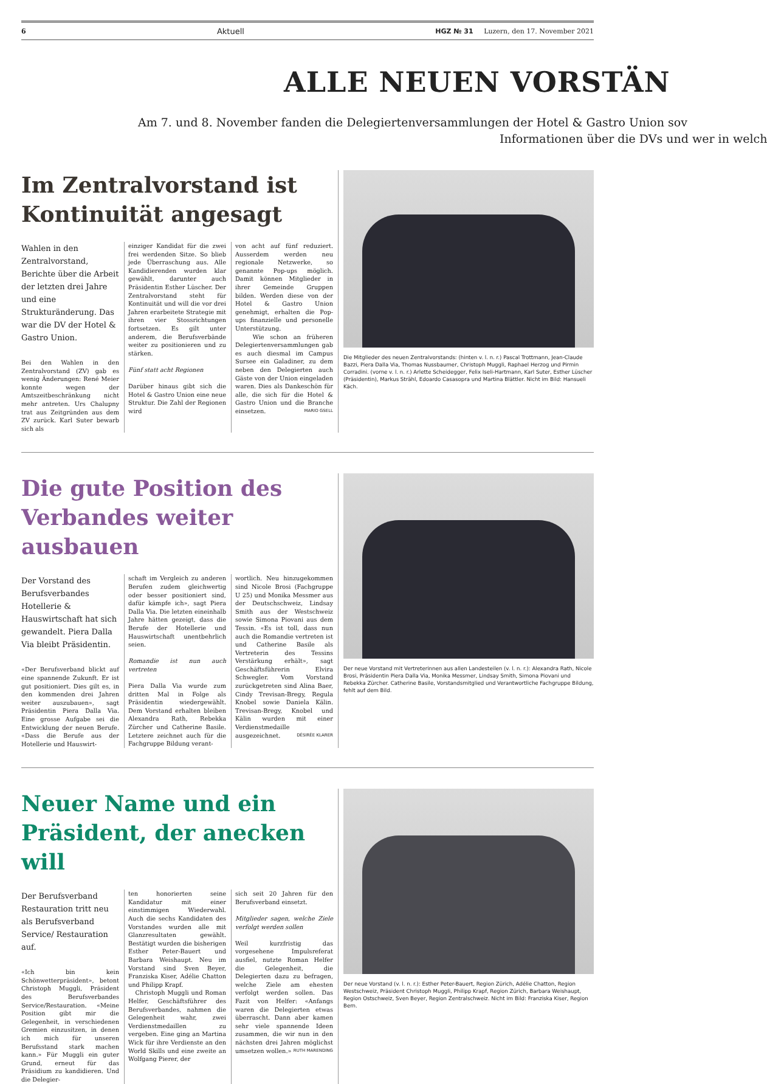6 Aktuell HGZ № 31 Luzern, den 17. November 2021
ALLE NEUEN VORSTÄN
Am 7. und 8. November fanden die Delegiertenversammlungen der Hotel & Gastro Union sov
Informationen über die DVs und wer in welch
Im Zentralvorstand ist Kontinuität angesagt
Wahlen in den Zentralvorstand, Berichte über die Arbeit der letzten drei Jahre und eine Strukturänderung. Das war die DV der Hotel & Gastro Union.
Bei den Wahlen in den Zentralvorstand (ZV) gab es wenig Änderungen: René Meier konnte wegen der Amtszeitbeschränkung nicht mehr antreten. Urs Chalupny trat aus Zeitgründen aus dem ZV zurück. Karl Suter bewarb sich als
einziger Kandidat für die zwei frei werdenden Sitze. So blieb jede Überraschung aus. Alle Kandidierenden wurden klar gewählt, darunter auch Präsidentin Esther Lüscher. Der Zentralvorstand steht für Kontinuität und will die vor drei Jahren erarbeitete Strategie mit ihren vier Stossrichtungen fortsetzen. Es gilt unter anderem, die Berufsverbände weiter zu positionieren und zu stärken.
Fünf statt acht Regionen
Darüber hinaus gibt sich die Hotel & Gastro Union eine neue Struktur. Die Zahl der Regionen wird
von acht auf fünf reduziert. Ausserdem werden neu regionale Netzwerke, so genannte Pop-ups möglich. Damit können Mitglieder in ihrer Gemeinde Gruppen bilden. Werden diese von der Hotel & Gastro Union genehmigt, erhalten die Pop-ups finanzielle und personelle Unterstützung.
Wie schon an früheren Delegiertenversammlungen gab es auch diesmal im Campus Sursee ein Galadiner, zu dem neben den Delegierten auch Gäste von der Union eingeladen waren. Dies als Dankeschön für alle, die sich für die Hotel & Gastro Union und die Branche einsetzen. MARIO GSELL
Die Mitglieder des neuen Zentralvorstands: (hinten v. l. n. r.) Pascal Trottmann, Jean-Claude Bazzi, Piera Dalla Via, Thomas Nussbaumer, Christoph Muggli, Raphael Herzog und Pirmin Corradini. (vorne v. l. n. r.) Arlette Scheidegger, Felix Iseli-Hartmann, Karl Suter, Esther Lüscher (Präsidentin), Markus Strähl, Edoardo Casasopra und Martina Blättler. Nicht im Bild: Hansueli Käch.
Die gute Position des Verbandes weiter ausbauen
Der Vorstand des Berufsverbandes Hotellerie & Hauswirtschaft hat sich gewandelt. Piera Dalla Via bleibt Präsidentin.
«Der Berufsverband blickt auf eine spannende Zukunft. Er ist gut positioniert. Dies gilt es, in den kommenden drei Jahren weiter auszubauen», sagt Präsidentin Piera Dalla Via. Eine grosse Aufgabe sei die Entwicklung der neuen Berufe. «Dass die Berufe aus der Hotellerie und Hauswirt-
schaft im Vergleich zu anderen Berufen zudem gleichwertig oder besser positioniert sind, dafür kämpfe ich», sagt Piera Dalla Via. Die letzten eineinhalb Jahre hätten gezeigt, dass die Berufe der Hotellerie und Hauswirtschaft unentbehrlich seien.
Romandie ist nun auch vertreten
Piera Dalla Via wurde zum dritten Mal in Folge als Präsidentin wiedergewählt. Dem Vorstand erhalten bleiben Alexandra Rath, Rebekka Zürcher und Catherine Basile. Letztere zeichnet auch für die Fachgruppe Bildung verant-
wortlich. Neu hinzugekommen sind Nicole Brosi (Fachgruppe U 25) und Monika Messmer aus der Deutschschweiz, Lindsay Smith aus der Westschweiz sowie Simona Piovani aus dem Tessin. «Es ist toll, dass nun auch die Romandie vertreten ist und Catherine Basile als Vertreterin des Tessins Verstärkung erhält», sagt Geschäftsführerin Elvira Schwegler. Vom Vorstand zurückgetreten sind Alina Baer, Cindy Trevisan-Bregy, Regula Knobel sowie Daniela Kälin. Trevisan-Bregy, Knobel und Kälin wurden mit einer Verdienstmedaille ausgezeichnet. DÉSIRÉE KLARER
Der neue Vorstand mit Vertreterinnen aus allen Landesteilen (v. l. n. r.): Alexandra Rath, Nicole Brosi, Präsidentin Piera Dalla Via, Monika Messmer, Lindsay Smith, Simona Piovani und Rebekka Zürcher. Catherine Basile, Vorstandsmitglied und Verantwortliche Fachgruppe Bildung, fehlt auf dem Bild.
Neuer Name und ein Präsident, der anecken will
Der Berufsverband Restauration tritt neu als Berufsverband Service/ Restauration auf.
«Ich bin kein Schönwetterpräsident», betont Christoph Muggli, Präsident des Berufsverbandes Service/Restauration. «Meine Position gibt mir die Gelegenheit, in verschiedenen Gremien einzusitzen, in denen ich mich für unseren Berufsstand stark machen kann.» Für Muggli ein guter Grund, erneut für das Präsidium zu kandidieren. Und die Delegier-
ten honorierten seine Kandidatur mit einer einstimmigen Wiederwahl. Auch die sechs Kandidaten des Vorstandes wurden alle mit Glanzresultaten gewählt. Bestätigt wurden die bisherigen Esther Peter-Bauert und Barbara Weishaupt. Neu im Vorstand sind Sven Beyer, Franziska Kiser, Adélie Chatton und Philipp Krapf.
Christoph Muggli und Roman Helfer, Geschäftsführer des Berufsverbandes, nahmen die Gelegenheit wahr, zwei Verdienstmedaillen zu vergeben. Eine ging an Martina Wick für ihre Verdienste an den World Skills und eine zweite an Wolfgang Pierer, der
sich seit 20 Jahren für den Berufsverband einsetzt.
Mitglieder sagen, welche Ziele verfolgt werden sollen
Weil kurzfristig das vorgesehene Impulsreferat ausfiel, nutzte Roman Helfer die Gelegenheit, die Delegierten dazu zu befragen, welche Ziele am ehesten verfolgt werden sollen. Das Fazit von Helfer: «Anfangs waren die Delegierten etwas überrascht. Dann aber kamen sehr viele spannende Ideen zusammen, die wir nun in den nächsten drei Jahren möglichst umsetzen wollen.» RUTH MARENDING
Der neue Vorstand (v. l. n. r.): Esther Peter-Bauert, Region Zürich, Adélie Chatton, Region Westschweiz, Präsident Christoph Muggli, Philipp Krapf, Region Zürich, Barbara Weishaupt, Region Ostschweiz, Sven Beyer, Region Zentralschweiz. Nicht im Bild: Franziska Kiser, Region Bern.